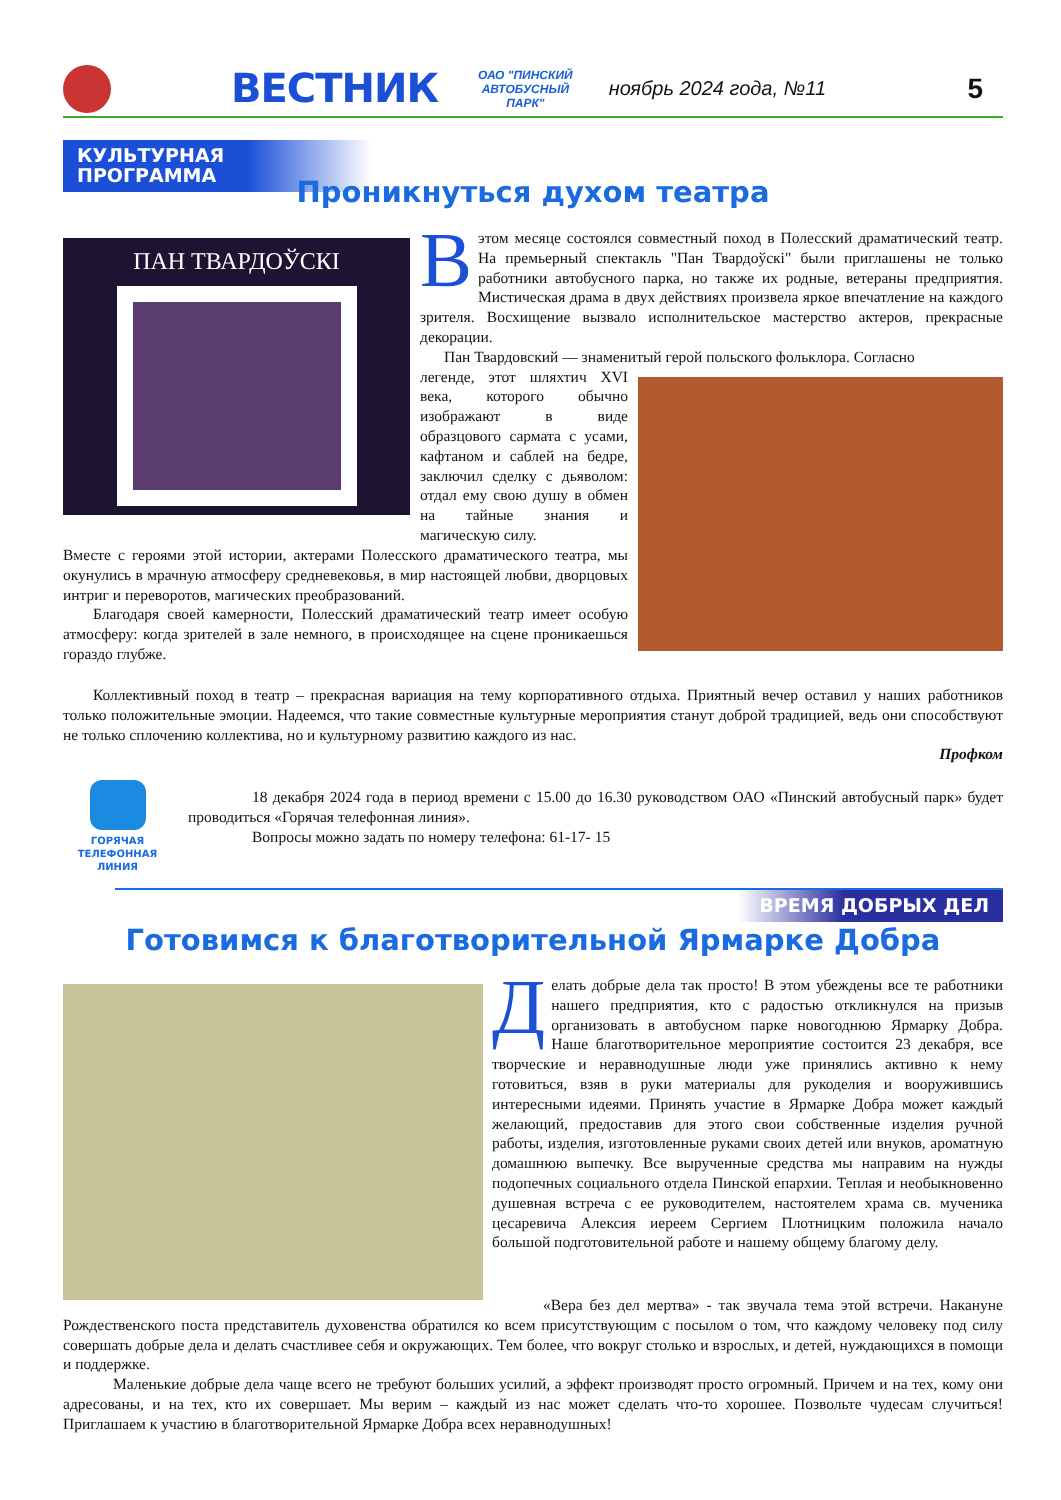ВЕСТНИК
ОАО "ПИНСКИЙ
АВТОБУСНЫЙ
ПАРК"
ноябрь 2024 года, №11
5
КУЛЬТУРНАЯ ПРОГРАММА
Проникнуться духом театра
ПАН ТВАРДОЎСКІ
Вэтом месяце состоялся совместный поход в Полесский драматический театр. На премьерный спектакль "Пан Твардоўскі" были приглашены не только работники автобусного парка, но также их родные, ветераны предприятия. Мистическая драма в двух действиях произвела яркое впечатление на каждого зрителя. Восхищение вызвало исполнительское мастерство актеров, прекрасные декорации.
Пан Твардовский — знаменитый герой польского фольклора. Согласно
легенде, этот шляхтич XVI века, которого обычно изображают в виде образцового сармата с усами, кафтаном и саблей на бедре, заключил сделку с дьяволом: отдал ему свою душу в обмен на тайные знания и магическую силу.
Вместе с героями этой истории, актерами Полесского драматического театра, мы окунулись в мрачную атмосферу средневековья, в мир настоящей любви, дворцовых интриг и переворотов, магических преобразований.
Благодаря своей камерности, Полесский драматический театр имеет особую атмосферу: когда зрителей в зале немного, в происходящее на сцене проникаешься гораздо глубже.
Коллективный поход в театр – прекрасная вариация на тему корпоративного отдыха. Приятный вечер оставил у наших работников только положительные эмоции. Надеемся, что такие совместные культурные мероприятия станут доброй традицией, ведь они способствуют не только сплочению коллектива, но и культурному развитию каждого из нас.
Профком
ГОРЯЧАЯ
ТЕЛЕФОННАЯ
ЛИНИЯ
18 декабря 2024 года в период времени с 15.00 до 16.30 руководством ОАО «Пинский автобусный парк» будет проводиться «Горячая телефонная линия».
Вопросы можно задать по номеру телефона: 61-17- 15
ВРЕМЯ ДОБРЫХ ДЕЛ
Готовимся к благотворительной Ярмарке Добра
Делать добрые дела так просто! В этом убеждены все те работники нашего предприятия, кто с радостью откликнулся на призыв организовать в автобусном парке новогоднюю Ярмарку Добра. Наше благотворительное мероприятие состоится 23 декабря, все творческие и неравнодушные люди уже принялись активно к нему готовиться, взяв в руки материалы для рукоделия и вооружившись интересными идеями. Принять участие в Ярмарке Добра может каждый желающий, предоставив для этого свои собственные изделия ручной работы, изделия, изготовленные руками своих детей или внуков, ароматную домашнюю выпечку. Все вырученные средства мы направим на нужды подопечных социального отдела Пинской епархии. Теплая и необыкновенно душевная встреча с ее руководителем, настоятелем храма св. мученика цесаревича Алексия иереем Сергием Плотницким положила начало большой подготовительной работе и нашему общему благому делу.
«Вера без дел мертва» - так звучала тема этой встречи. Накануне Рождественского поста представитель духовенства обратился ко всем присутствующим с посылом о том, что каждому человеку под силу совершать добрые дела и делать счастливее себя и окружающих. Тем более, что вокруг столько и взрослых, и детей, нуждающихся в помощи и поддержке.
Маленькие добрые дела чаще всего не требуют больших усилий, а эффект производят просто огромный. Причем и на тех, кому они адресованы, и на тех, кто их совершает. Мы верим – каждый из нас может сделать что-то хорошее. Позвольте чудесам случиться! Приглашаем к участию в благотворительной Ярмарке Добра всех неравнодушных!